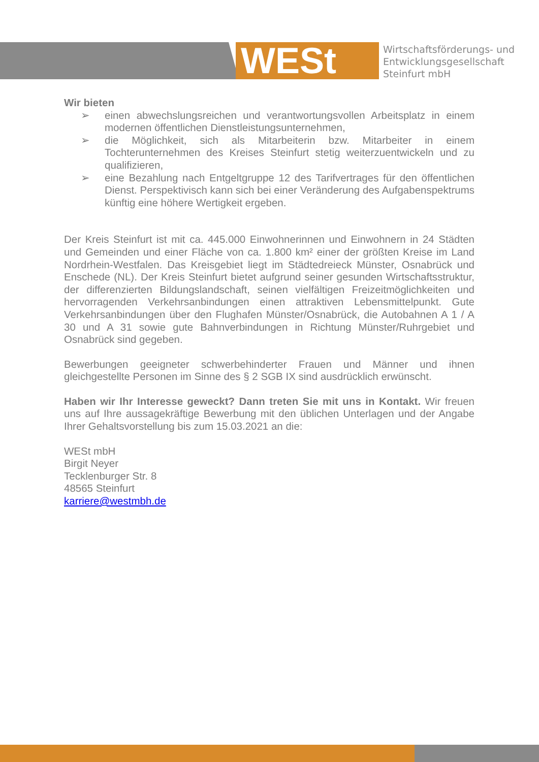WESt
Wirtschaftsförderungs- und
Entwicklungsgesellschaft
Steinfurt mbH
Wir bieten
➢ einen abwechslungsreichen und verantwortungsvollen Arbeitsplatz in einem modernen öffentlichen Dienstleistungsunternehmen,
➢ die Möglichkeit, sich als Mitarbeiterin bzw. Mitarbeiter in einem Tochterunternehmen des Kreises Steinfurt stetig weiterzuentwickeln und zu qualifizieren,
➢ eine Bezahlung nach Entgeltgruppe 12 des Tarifvertrages für den öffentlichen Dienst. Perspektivisch kann sich bei einer Veränderung des Aufgabenspektrums künftig eine höhere Wertigkeit ergeben.
Der Kreis Steinfurt ist mit ca. 445.000 Einwohnerinnen und Einwohnern in 24 Städten und Gemeinden und einer Fläche von ca. 1.800 km² einer der größten Kreise im Land Nordrhein-Westfalen. Das Kreisgebiet liegt im Städtedreieck Münster, Osnabrück und Enschede (NL). Der Kreis Steinfurt bietet aufgrund seiner gesunden Wirtschaftsstruktur, der differenzierten Bildungslandschaft, seinen vielfältigen Freizeitmöglichkeiten und hervorragenden Verkehrsanbindungen einen attraktiven Lebensmittelpunkt. Gute Verkehrsanbindungen über den Flughafen Münster/Osnabrück, die Autobahnen A 1 / A 30 und A 31 sowie gute Bahnverbindungen in Richtung Münster/Ruhrgebiet und Osnabrück sind gegeben.
Bewerbungen geeigneter schwerbehinderter Frauen und Männer und ihnen gleichgestellte Personen im Sinne des § 2 SGB IX sind ausdrücklich erwünscht.
Haben wir Ihr Interesse geweckt? Dann treten Sie mit uns in Kontakt. Wir freuen uns auf Ihre aussagekräftige Bewerbung mit den üblichen Unterlagen und der Angabe Ihrer Gehaltsvorstellung bis zum 15.03.2021 an die:
WESt mbH
Birgit Neyer
Tecklenburger Str. 8
48565 Steinfurt
karriere@westmbh.de